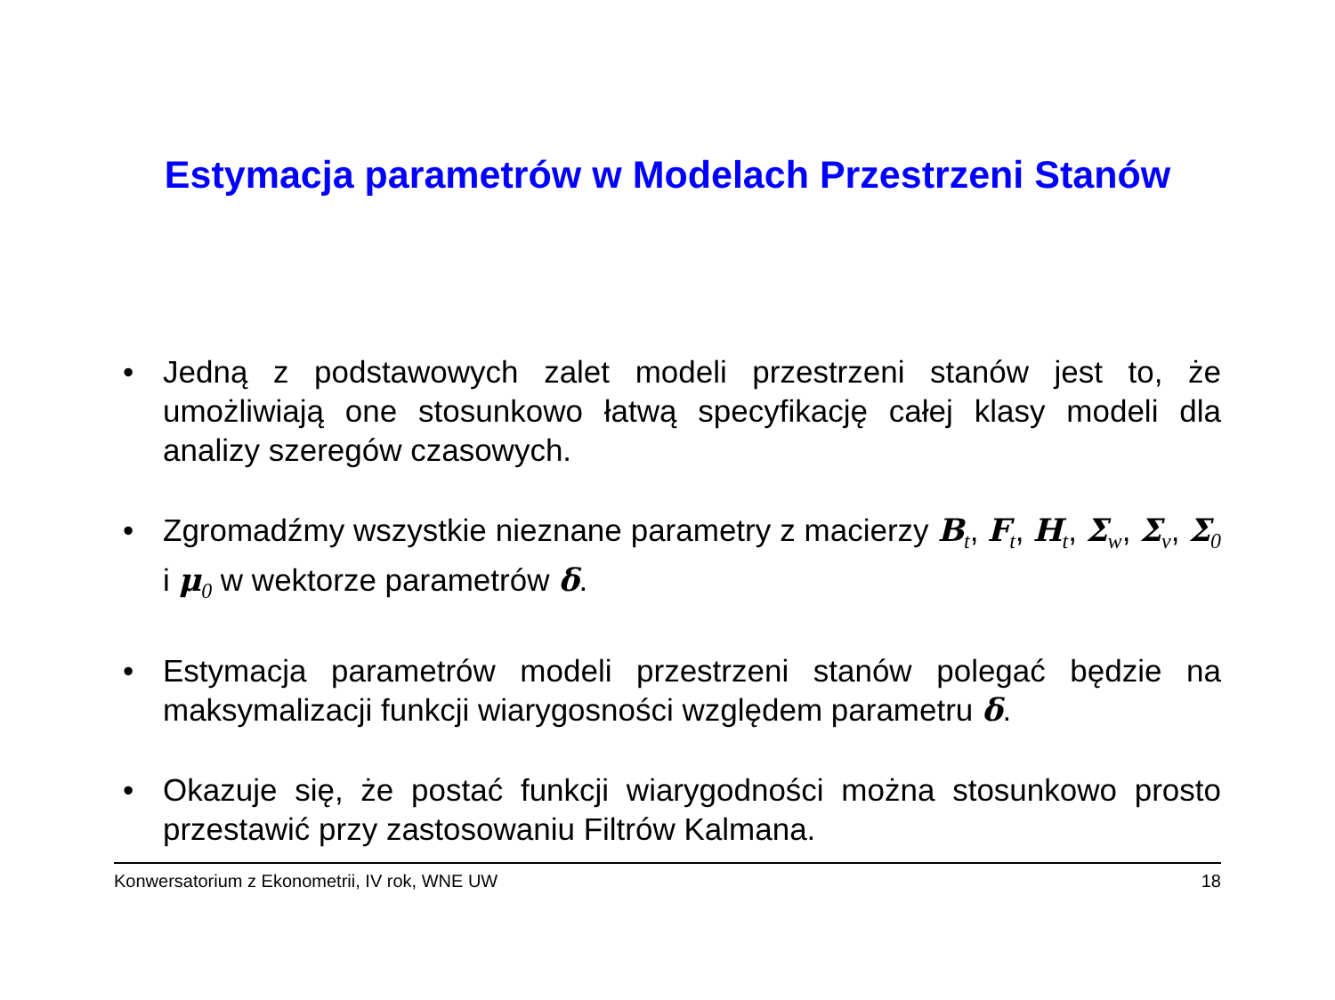Estymacja parametrów w Modelach Przestrzeni Stanów
• Jedną z podstawowych zalet modeli przestrzeni stanów jest to, że umożliwiają one stosunkowo łatwą specyfikację całej klasy modeli dla analizy szeregów czasowych.
• Zgromadźmy wszystkie nieznane parametry z macierzy B<sub>t</sub>, F<sub>t</sub>, H<sub>t</sub>, Σ<sub>w</sub>, Σ<sub>v</sub>, Σ<sub>0</sub> i μ<sub>0</sub> w wektorze parametrów δ.
• Estymacja parametrów modeli przestrzeni stanów polegać będzie na maksymalizacji funkcji wiarygosności względem parametru δ.
• Okazuje się, że postać funkcji wiarygodności można stosunkowo prosto przestawić przy zastosowaniu Filtrów Kalmana.
Konwersatorium z Ekonometrii, IV rok, WNE UW 18